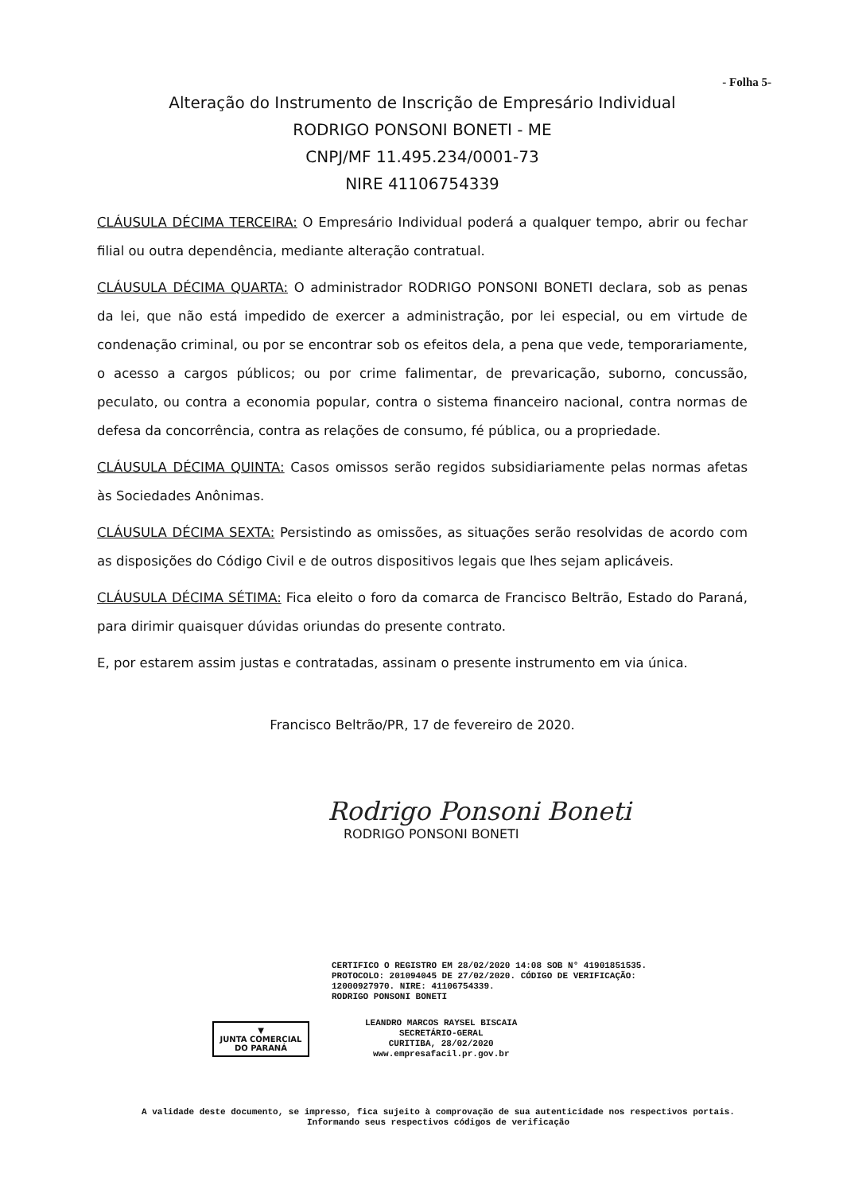- Folha 5-
Alteração do Instrumento de Inscrição de Empresário Individual
RODRIGO PONSONI BONETI - ME
CNPJ/MF 11.495.234/0001-73
NIRE 41106754339
CLÁUSULA DÉCIMA TERCEIRA: O Empresário Individual poderá a qualquer tempo, abrir ou fechar filial ou outra dependência, mediante alteração contratual.
CLÁUSULA DÉCIMA QUARTA: O administrador RODRIGO PONSONI BONETI declara, sob as penas da lei, que não está impedido de exercer a administração, por lei especial, ou em virtude de condenação criminal, ou por se encontrar sob os efeitos dela, a pena que vede, temporariamente, o acesso a cargos públicos; ou por crime falimentar, de prevaricação, suborno, concussão, peculato, ou contra a economia popular, contra o sistema financeiro nacional, contra normas de defesa da concorrência, contra as relações de consumo, fé pública, ou a propriedade.
CLÁUSULA DÉCIMA QUINTA: Casos omissos serão regidos subsidiariamente pelas normas afetas às Sociedades Anônimas.
CLÁUSULA DÉCIMA SEXTA: Persistindo as omissões, as situações serão resolvidas de acordo com as disposições do Código Civil e de outros dispositivos legais que lhes sejam aplicáveis.
CLÁUSULA DÉCIMA SÉTIMA: Fica eleito o foro da comarca de Francisco Beltrão, Estado do Paraná, para dirimir quaisquer dúvidas oriundas do presente contrato.
E, por estarem assim justas e contratadas, assinam o presente instrumento em via única.
Francisco Beltrão/PR, 17 de fevereiro de 2020.
Rodrigo Ponsoni Boneti
RODRIGO PONSONI BONETI
CERTIFICO O REGISTRO EM 28/02/2020 14:08 SOB N° 41901851535.
PROTOCOLO: 201094045 DE 27/02/2020. CÓDIGO DE VERIFICAÇÃO:
12000927970. NIRE: 41106754339.
RODRIGO PONSONI BONETI
▼
JUNTA COMERCIAL
DO PARANÁ
LEANDRO MARCOS RAYSEL BISCAIA
SECRETÁRIO-GERAL
CURITIBA, 28/02/2020
www.empresafacil.pr.gov.br
A validade deste documento, se impresso, fica sujeito à comprovação de sua autenticidade nos respectivos portais.
Informando seus respectivos códigos de verificação